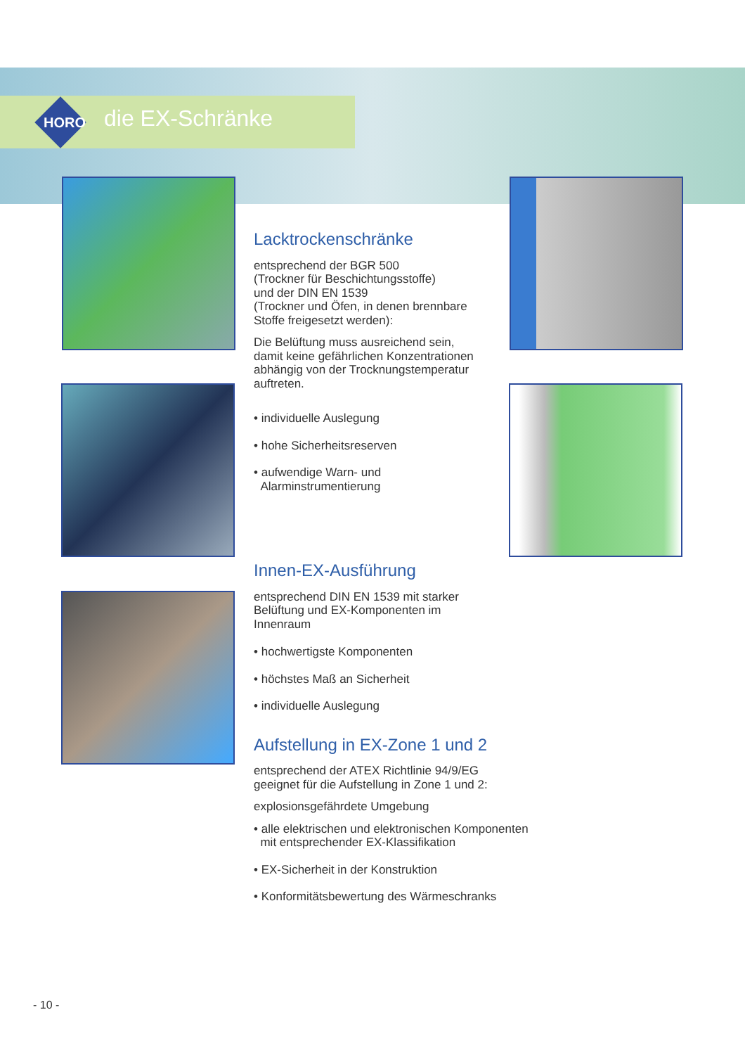HORO die EX-Schränke
Lacktrockenschränke
entsprechend der BGR 500
(Trockner für Beschichtungsstoffe)
und der DIN EN 1539
(Trockner und Öfen, in denen brennbare
Stoffe freigesetzt werden):
Die Belüftung muss ausreichend sein,
damit keine gefährlichen Konzentrationen
abhängig von der Trocknungstemperatur
auftreten.
• individuelle Auslegung
• hohe Sicherheitsreserven
• aufwendige Warn- und
Alarminstrumentierung
Innen-EX-Ausführung
entsprechend DIN EN 1539 mit starker
Belüftung und EX-Komponenten im
Innenraum
• hochwertigste Komponenten
• höchstes Maß an Sicherheit
• individuelle Auslegung
Aufstellung in EX-Zone 1 und 2
entsprechend der ATEX Richtlinie 94/9/EG
geeignet für die Aufstellung in Zone 1 und 2:
explosionsgefährdete Umgebung
• alle elektrischen und elektronischen Komponenten
mit entsprechender EX-Klassifikation
• EX-Sicherheit in der Konstruktion
• Konformitätsbewertung des Wärmeschranks
- 10 -